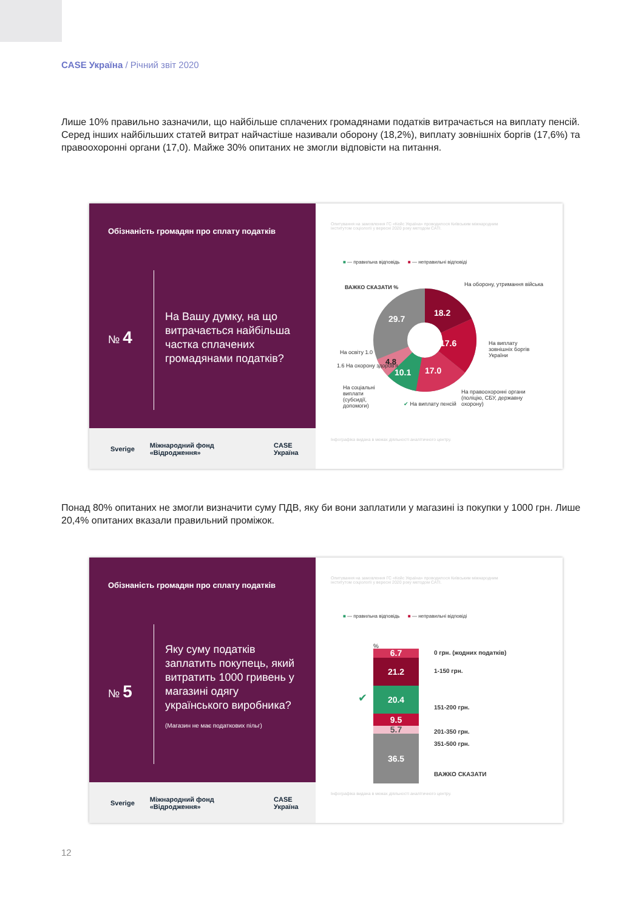CASE Україна / Річний звіт 2020
Лише 10% правильно зазначили, що найбільше сплачених громадянами податків витрачається на виплату пенсій. Серед інших найбільших статей витрат найчастіше називали оборону (18,2%), виплату зовнішніх боргів (17,6%) та правоохоронні органи (17,0). Майже 30% опитаних не змогли відповісти на питання.
Обізнаність громадян про сплату податків
№ 4
На Вашу думку, на що витрачається найбільша частка сплачених громадянами податків?
Опитування на замовлення ГС «Кейс Україна» проводилося Київським міжнародним інститутом соціології у вересні 2020 року методом CATI.
■ — правильна відповідь ■ — неправильні відповіді
18.2
17.6
17.0
10.1
4.8
29.7
ВАЖКО СКАЗАТИ % На оборону, утримання війська
На виплату зовнішніх боргів України
На освіту 1.0
1.6 На охорону здоров'я
На соціальні виплати (субсидії, допомоги)
✔ На виплату пенсій
На правоохоронні органи (поліцію, СБУ, державну охорону)
Інфографіка видана в межах діяльності аналітичного центру.
Sverige Міжнародний фонд «Відродження» CASE Україна
Понад 80% опитаних не змогли визначити суму ПДВ, яку би вони заплатили у магазині із покупки у 1000 грн. Лише 20,4% опитаних вказали правильний проміжок.
Обізнаність громадян про сплату податків
№ 5
Яку суму податків заплатить покупець, який витратить 1000 гривень у магазині одягу українського виробника?
(Магазин не має податкових пільг)
Опитування на замовлення ГС «Кейс Україна» проводилося Київським міжнародним інститутом соціології у вересні 2020 року методом CATI.
■ — правильна відповідь ■ — неправильні відповіді
%
6.7
21.2
20.4
9.5
5.7
36.5
✔
0 грн. (жодних податків)
1-150 грн.
151-200 грн.
201-350 грн.
351-500 грн.
ВАЖКО СКАЗАТИ
Інфографіка видана в межах діяльності аналітичного центру.
Sverige Міжнародний фонд «Відродження» CASE Україна
12